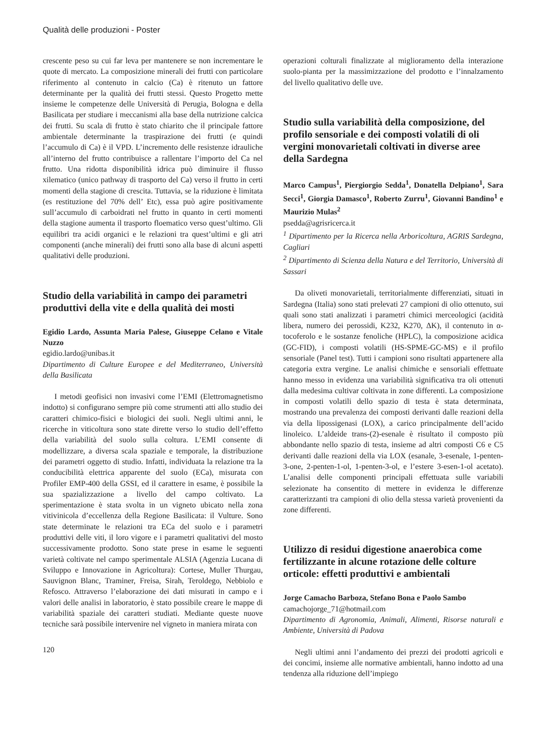Qualità delle produzioni - Poster
crescente peso su cui far leva per mantenere se non incrementare le quote di mercato. La composizione minerali dei frutti con particolare riferimento al contenuto in calcio (Ca) è ritenuto un fattore determinante per la qualità dei frutti stessi. Questo Progetto mette insieme le competenze delle Università di Perugia, Bologna e della Basilicata per studiare i meccanismi alla base della nutrizione calcica dei frutti. Su scala di frutto è stato chiarito che il principale fattore ambientale determinante la traspirazione dei frutti (e quindi l’accumulo di Ca) è il VPD. L’incremento delle resistenze idrauliche all’interno del frutto contribuisce a rallentare l’importo del Ca nel frutto. Una ridotta disponibilità idrica può diminuire il flusso xilematico (unico pathway di trasporto del Ca) verso il frutto in certi momenti della stagione di crescita. Tuttavia, se la riduzione è limitata (es restituzione del 70% dell’ Etc), essa può agire positivamente sull’accumulo di carboidrati nel frutto in quanto in certi momenti della stagione aumenta il trasporto floematico verso quest’ultimo. Gli equilibri tra acidi organici e le relazioni tra quest’ultimi e gli atri componenti (anche minerali) dei frutti sono alla base di alcuni aspetti qualitativi delle produzioni.
Studio della variabilità in campo dei parametri produttivi della vite e della qualità dei mosti
Egidio Lardo, Assunta Maria Palese, Giuseppe Celano e Vitale Nuzzo
egidio.lardo@unibas.it
Dipartimento di Culture Europee e del Mediterraneo, Università della Basilicata
I metodi geofisici non invasivi come l’EMI (Elettromagnetismo indotto) si configurano sempre più come strumenti atti allo studio dei caratteri chimico-fisici e biologici dei suoli. Negli ultimi anni, le ricerche in viticoltura sono state dirette verso lo studio dell’effetto della variabilità del suolo sulla coltura. L’EMI consente di modellizzare, a diversa scala spaziale e temporale, la distribuzione dei parametri oggetto di studio. Infatti, individuata la relazione tra la conducibilità elettrica apparente del suolo (ECa), misurata con Profiler EMP-400 della GSSI, ed il carattere in esame, è possibile la sua spazializzazione a livello del campo coltivato. La sperimentazione è stata svolta in un vigneto ubicato nella zona vitivinicola d’eccellenza della Regione Basilicata: il Vulture. Sono state determinate le relazioni tra ECa del suolo e i parametri produttivi delle viti, il loro vigore e i parametri qualitativi del mosto successivamente prodotto. Sono state prese in esame le seguenti varietà coltivate nel campo sperimentale ALSIA (Agenzia Lucana di Sviluppo e Innovazione in Agricoltura): Cortese, Muller Thurgau, Sauvignon Blanc, Traminer, Freisa, Sirah, Teroldego, Nebbiolo e Refosco. Attraverso l’elaborazione dei dati misurati in campo e i valori delle analisi in laboratorio, è stato possibile creare le mappe di variabilità spaziale dei caratteri studiati. Mediante queste nuove tecniche sarà possibile intervenire nel vigneto in maniera mirata con
120
operazioni colturali finalizzate al miglioramento della interazione suolo-pianta per la massimizzazione del prodotto e l’innalzamento del livello qualitativo delle uve.
Studio sulla variabilità della composizione, del profilo sensoriale e dei composti volatili di oli vergini monovarietali coltivati in diverse aree della Sardegna
Marco Campus<sup>1</sup>, Piergiorgio Sedda<sup>1</sup>, Donatella Delpiano<sup>1</sup>, Sara Secci<sup>1</sup>, Giorgia Damasco<sup>1</sup>, Roberto Zurru<sup>1</sup>, Giovanni Bandino<sup>1</sup> e Maurizio Mulas<sup>2</sup>
psedda@agrisricerca.it
<sup>1</sup> Dipartimento per la Ricerca nella Arboricoltura, AGRIS Sardegna, Cagliari
<sup>2</sup> Dipartimento di Scienza della Natura e del Territorio, Università di Sassari
Da oliveti monovarietali, territorialmente differenziati, situati in Sardegna (Italia) sono stati prelevati 27 campioni di olio ottenuto, sui quali sono stati analizzati i parametri chimici merceologici (acidità libera, numero dei perossidi, K232, K270, ΔK), il contenuto in α-tocoferolo e le sostanze fenoliche (HPLC), la composizione acidica (GC-FID), i composti volatili (HS-SPME-GC-MS) e il profilo sensoriale (Panel test). Tutti i campioni sono risultati appartenere alla categoria extra vergine. Le analisi chimiche e sensoriali effettuate hanno messo in evidenza una variabilità significativa tra oli ottenuti dalla medesima cultivar coltivata in zone differenti. La composizione in composti volatili dello spazio di testa è stata determinata, mostrando una prevalenza dei composti derivanti dalle reazioni della via della lipossigenasi (LOX), a carico principalmente dell’acido linoleico. L’aldeide trans-(2)-esenale è risultato il composto più abbondante nello spazio di testa, insieme ad altri composti C6 e C5 derivanti dalle reazioni della via LOX (esanale, 3-esenale, 1-penten-3-one, 2-penten-1-ol, 1-penten-3-ol, e l’estere 3-esen-1-ol acetato). L’analisi delle componenti principali effettuata sulle variabili selezionate ha consentito di mettere in evidenza le differenze caratterizzanti tra campioni di olio della stessa varietà provenienti da zone differenti.
Utilizzo di residui digestione anaerobica come fertilizzante in alcune rotazione delle colture orticole: effetti produttivi e ambientali
Jorge Camacho Barboza, Stefano Bona e Paolo Sambo
camachojorge_71@hotmail.com
Dipartimento di Agronomia, Animali, Alimenti, Risorse naturali e Ambiente, Università di Padova
Negli ultimi anni l’andamento dei prezzi dei prodotti agricoli e dei concimi, insieme alle normative ambientali, hanno indotto ad una tendenza alla riduzione dell’impiego